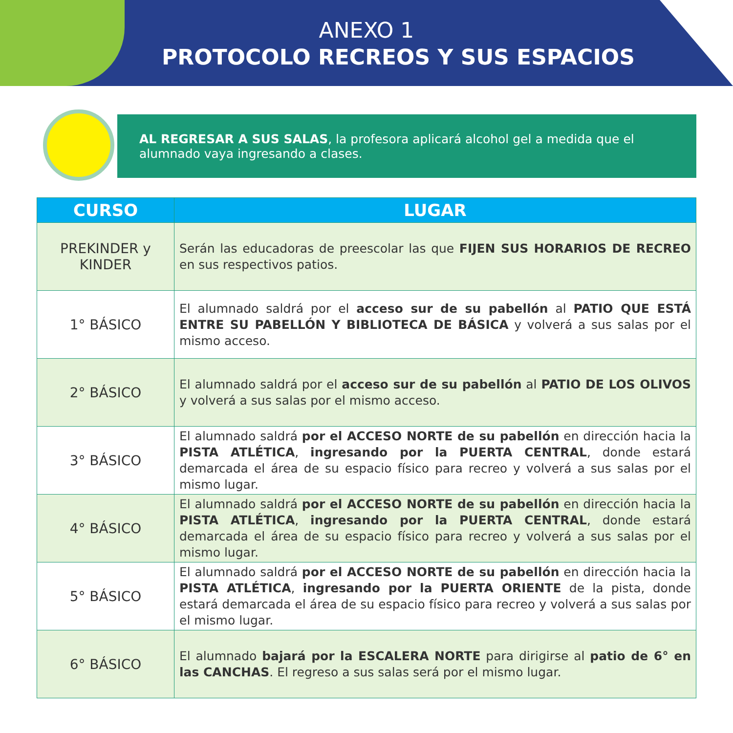ANEXO 1
PROTOCOLO RECREOS Y SUS ESPACIOS
AL REGRESAR A SUS SALAS, la profesora aplicará alcohol gel a medida que el alumnado vaya ingresando a clases.
| CURSO | LUGAR |
| --- | --- |
| PREKINDER y KINDER | Serán las educadoras de preescolar las que FIJEN SUS HORARIOS DE RECREO en sus respectivos patios. |
| 1° BÁSICO | El alumnado saldrá por el acceso sur de su pabellón al PATIO QUE ESTÁ ENTRE SU PABELLÓN Y BIBLIOTECA DE BÁSICA y volverá a sus salas por el mismo acceso. |
| 2° BÁSICO | El alumnado saldrá por el acceso sur de su pabellón al PATIO DE LOS OLIVOS y volverá a sus salas por el mismo acceso. |
| 3° BÁSICO | El alumnado saldrá por el ACCESO NORTE de su pabellón en dirección hacia la PISTA ATLÉTICA , ingresando por la PUERTA CENTRAL , donde estará demarcada el área de su espacio físico para recreo y volverá a sus salas por el mismo lugar. |
| 4° BÁSICO | El alumnado saldrá por el ACCESO NORTE de su pabellón en dirección hacia la PISTA ATLÉTICA , ingresando por la PUERTA CENTRAL , donde estará demarcada el área de su espacio físico para recreo y volverá a sus salas por el mismo lugar. |
| 5° BÁSICO | El alumnado saldrá por el ACCESO NORTE de su pabellón en dirección hacia la PISTA ATLÉTICA , ingresando por la PUERTA ORIENTE de la pista, donde estará demarcada el área de su espacio físico para recreo y volverá a sus salas por el mismo lugar. |
| 6° BÁSICO | El alumnado bajará por la ESCALERA NORTE para dirigirse al patio de 6° en las CANCHAS . El regreso a sus salas será por el mismo lugar. |